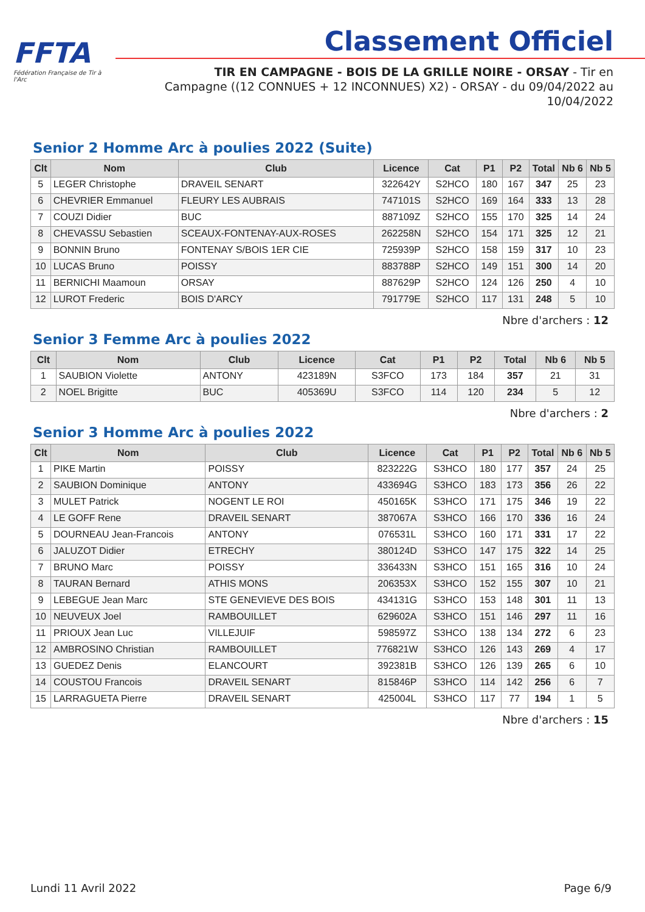FFTA
Fédération Française de Tir à l'Arc
Classement Officiel
TIR EN CAMPAGNE - BOIS DE LA GRILLE NOIRE - ORSAY - Tir en Campagne ((12 CONNUES + 12 INCONNUES) X2) - ORSAY - du 09/04/2022 au 10/04/2022
Senior 2 Homme Arc à poulies 2022 (Suite)
| Clt | Nom | Club | Licence | Cat | P1 | P2 | Total | Nb 6 | Nb 5 |
| --- | --- | --- | --- | --- | --- | --- | --- | --- | --- |
| 5 | LEGER Christophe | DRAVEIL SENART | 322642Y | S2HCO | 180 | 167 | 347 | 25 | 23 |
| 6 | CHEVRIER Emmanuel | FLEURY LES AUBRAIS | 747101S | S2HCO | 169 | 164 | 333 | 13 | 28 |
| 7 | COUZI Didier | BUC | 887109Z | S2HCO | 155 | 170 | 325 | 14 | 24 |
| 8 | CHEVASSU Sebastien | SCEAUX-FONTENAY-AUX-ROSES | 262258N | S2HCO | 154 | 171 | 325 | 12 | 21 |
| 9 | BONNIN Bruno | FONTENAY S/BOIS 1ER CIE | 725939P | S2HCO | 158 | 159 | 317 | 10 | 23 |
| 10 | LUCAS Bruno | POISSY | 883788P | S2HCO | 149 | 151 | 300 | 14 | 20 |
| 11 | BERNICHI Maamoun | ORSAY | 887629P | S2HCO | 124 | 126 | 250 | 4 | 10 |
| 12 | LUROT Frederic | BOIS D'ARCY | 791779E | S2HCO | 117 | 131 | 248 | 5 | 10 |
Nbre d'archers : 12
Senior 3 Femme Arc à poulies 2022
| Clt | Nom | Club | Licence | Cat | P1 | P2 | Total | Nb 6 | Nb 5 |
| --- | --- | --- | --- | --- | --- | --- | --- | --- | --- |
| 1 | SAUBION Violette | ANTONY | 423189N | S3FCO | 173 | 184 | 357 | 21 | 31 |
| 2 | NOEL Brigitte | BUC | 405369U | S3FCO | 114 | 120 | 234 | 5 | 12 |
Nbre d'archers : 2
Senior 3 Homme Arc à poulies 2022
| Clt | Nom | Club | Licence | Cat | P1 | P2 | Total | Nb 6 | Nb 5 |
| --- | --- | --- | --- | --- | --- | --- | --- | --- | --- |
| 1 | PIKE Martin | POISSY | 823222G | S3HCO | 180 | 177 | 357 | 24 | 25 |
| 2 | SAUBION Dominique | ANTONY | 433694G | S3HCO | 183 | 173 | 356 | 26 | 22 |
| 3 | MULET Patrick | NOGENT LE ROI | 450165K | S3HCO | 171 | 175 | 346 | 19 | 22 |
| 4 | LE GOFF Rene | DRAVEIL SENART | 387067A | S3HCO | 166 | 170 | 336 | 16 | 24 |
| 5 | DOURNEAU Jean-Francois | ANTONY | 076531L | S3HCO | 160 | 171 | 331 | 17 | 22 |
| 6 | JALUZOT Didier | ETRECHY | 380124D | S3HCO | 147 | 175 | 322 | 14 | 25 |
| 7 | BRUNO Marc | POISSY | 336433N | S3HCO | 151 | 165 | 316 | 10 | 24 |
| 8 | TAURAN Bernard | ATHIS MONS | 206353X | S3HCO | 152 | 155 | 307 | 10 | 21 |
| 9 | LEBEGUE Jean Marc | STE GENEVIEVE DES BOIS | 434131G | S3HCO | 153 | 148 | 301 | 11 | 13 |
| 10 | NEUVEUX Joel | RAMBOUILLET | 629602A | S3HCO | 151 | 146 | 297 | 11 | 16 |
| 11 | PRIOUX Jean Luc | VILLEJUIF | 598597Z | S3HCO | 138 | 134 | 272 | 6 | 23 |
| 12 | AMBROSINO Christian | RAMBOUILLET | 776821W | S3HCO | 126 | 143 | 269 | 4 | 17 |
| 13 | GUEDEZ Denis | ELANCOURT | 392381B | S3HCO | 126 | 139 | 265 | 6 | 10 |
| 14 | COUSTOU Francois | DRAVEIL SENART | 815846P | S3HCO | 114 | 142 | 256 | 6 | 7 |
| 15 | LARRAGUETA Pierre | DRAVEIL SENART | 425004L | S3HCO | 117 | 77 | 194 | 1 | 5 |
Nbre d'archers : 15
Lundi 11 Avril 2022 Page 6/9